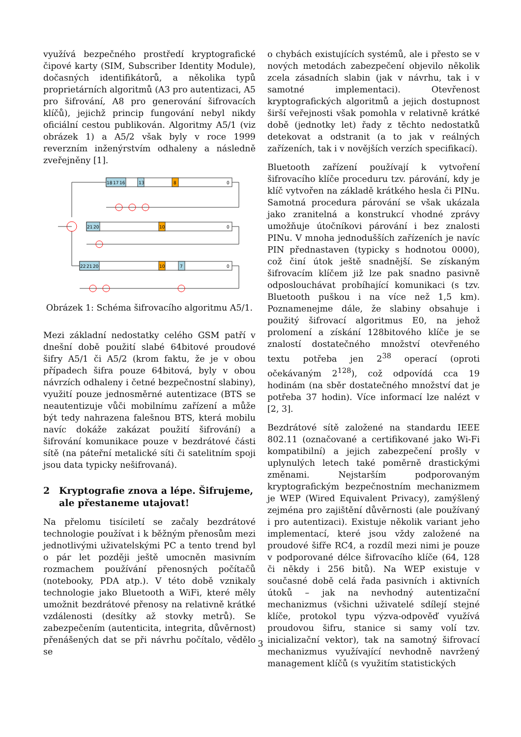využívá bezpečného prostředí kryptografické čipové karty (SIM, Subscriber Identity Module), dočasných identifikátorů, a několika typů proprietárních algoritmů (A3 pro autentizaci, A5 pro šifrování, A8 pro generování šifrovacích klíčů), jejichž princip fungování nebyl nikdy oficiální cestou publikován. Algoritmy A5/1 (viz obrázek 1) a A5/2 však byly v roce 1999 reverzním inženýrstvím odhaleny a následně zveřejněny [1].
18
17
16
13
8
0
21
20
10
0
22
21
20
10
7
0
Obrázek 1: Schéma šifrovacího algoritmu A5/1.
Mezi základní nedostatky celého GSM patří v dnešní době použití slabé 64bitové proudové šifry A5/1 či A5/2 (krom faktu, že je v obou případech šifra pouze 64bitová, byly v obou návrzích odhaleny i četné bezpečnostní slabiny), využití pouze jednosměrné autentizace (BTS se neautentizuje vůči mobilnímu zařízení a může být tedy nahrazena falešnou BTS, která mobilu navíc dokáže zakázat použití šifrování) a šifrování komunikace pouze v bezdrátové části sítě (na páteřní metalické síti či satelitním spoji jsou data typicky nešifrovaná).
2 Kryptografie znova a lépe. Šifrujeme, ale přestaneme utajovat!
Na přelomu tisíciletí se začaly bezdrátové technologie používat i k běžným přenosům mezi jednotlivými uživatelskými PC a tento trend byl o pár let později ještě umocněn masivním rozmachem používání přenosných počítačů (notebooky, PDA atp.). V této době vznikaly technologie jako Bluetooth a WiFi, které měly umožnit bezdrátové přenosy na relativně krátké vzdálenosti (desítky až stovky metrů). Se zabezpečením (autenticita, integrita, důvěrnost) přenášených dat se při návrhu počítalo, vědělo se
o chybách existujících systémů, ale i přesto se v nových metodách zabezpečení objevilo několik zcela zásadních slabin (jak v návrhu, tak i v samotné implementaci). Otevřenost kryptografických algoritmů a jejich dostupnost širší veřejnosti však pomohla v relativně krátké době (jednotky let) řady z těchto nedostatků detekovat a odstranit (a to jak v reálných zařízeních, tak i v novějších verzích specifikací).
Bluetooth zařízení používají k vytvoření šifrovacího klíče proceduru tzv. párování, kdy je klíč vytvořen na základě krátkého hesla či PINu. Samotná procedura párování se však ukázala jako zranitelná a konstrukcí vhodné zprávy umožňuje útočníkovi párování i bez znalosti PINu. V mnoha jednodušších zařízeních je navíc PIN přednastaven (typicky s hodnotou 0000), což činí útok ještě snadnější. Se získaným šifrovacím klíčem již lze pak snadno pasivně odposlouchávat probíhající komunikaci (s tzv. Bluetooth puškou i na více než 1,5 km). Poznamenejme dále, že slabiny obsahuje i použitý šifrovací algoritmus E0, na jehož prolomení a získání 128bitového klíče je se znalostí dostatečného množství otevřeného textu potřeba jen 2<sup>38</sup> operací (oproti očekávaným 2<sup>128</sup>), což odpovídá cca 19 hodinám (na sběr dostatečného množství dat je potřeba 37 hodin). Více informací lze nalézt v [2, 3].
Bezdrátové sítě založené na standardu IEEE 802.11 (označované a certifikované jako Wi-Fi kompatibilní) a jejich zabezpečení prošly v uplynulých letech také poměrně drastickými změnami. Nejstarším podporovaným kryptografickým bezpečnostním mechanizmem je WEP (Wired Equivalent Privacy), zamýšlený zejména pro zajištění důvěrnosti (ale používaný i pro autentizaci). Existuje několik variant jeho implementací, které jsou vždy založené na proudové šifře RC4, a rozdíl mezi nimi je pouze v podporované délce šifrovacího klíče (64, 128 či někdy i 256 bitů). Na WEP existuje v současné době celá řada pasivních i aktivních útoků – jak na nevhodný autentizační mechanizmus (všichni uživatelé sdílejí stejné klíče, protokol typu výzva-odpověď využívá proudovou šifru, stanice si samy volí tzv. inicializační vektor), tak na samotný šifrovací mechanizmus využívající nevhodně navržený management klíčů (s využitím statistických
3